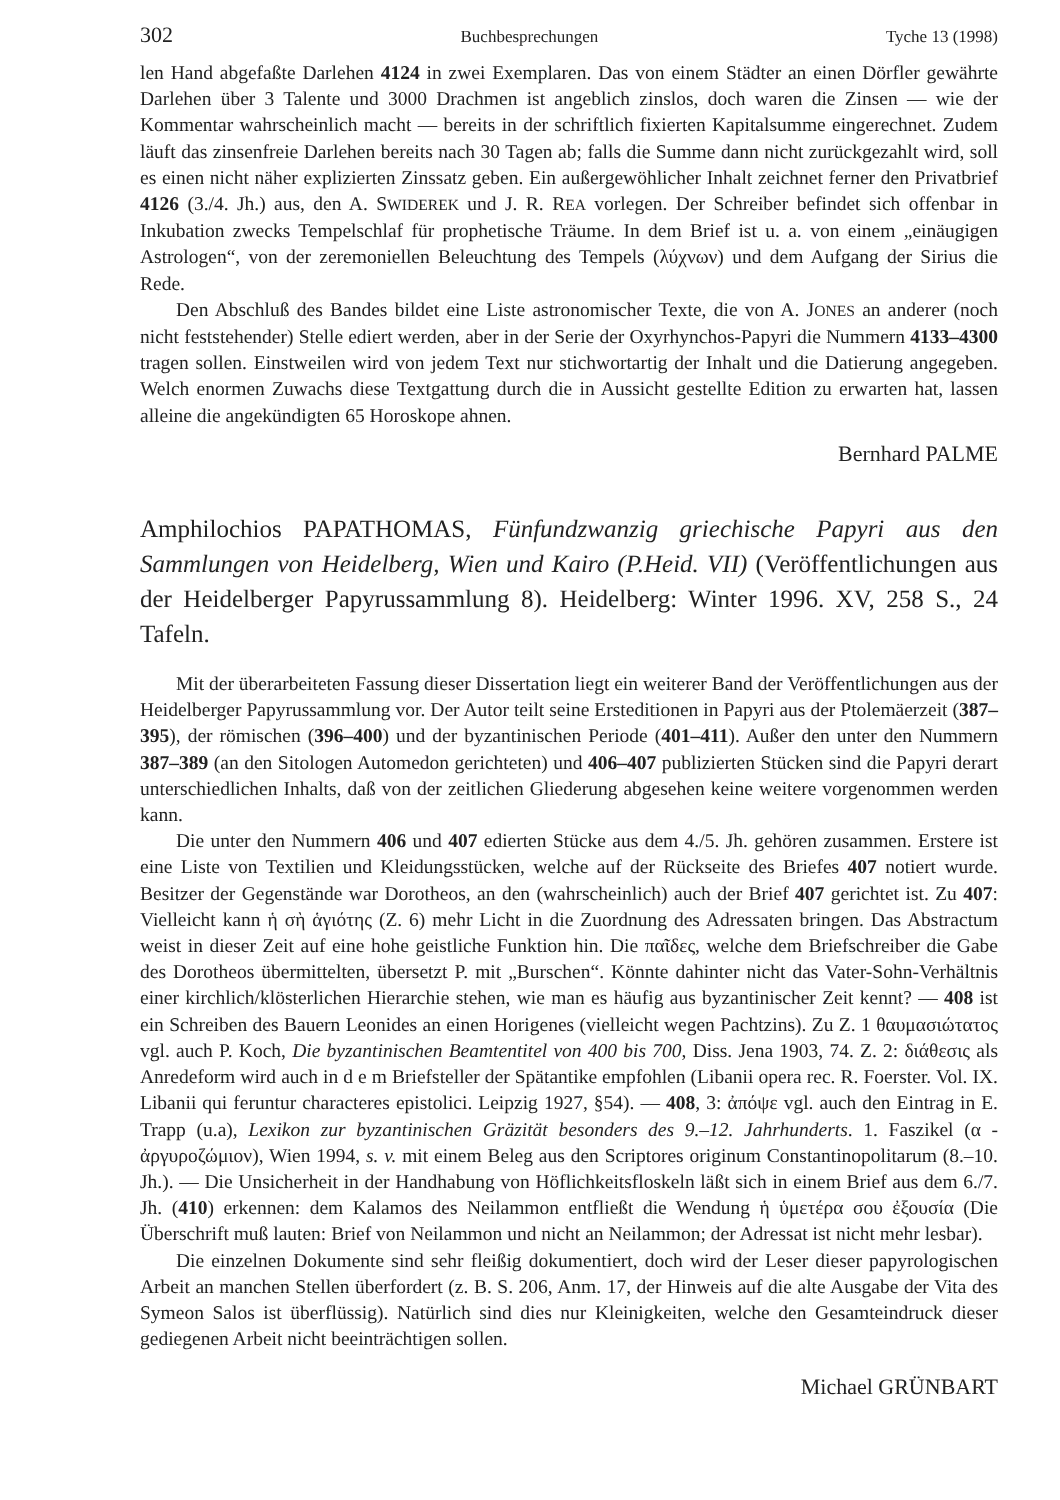302 Buchbesprechungen Tyche 13 (1998)
len Hand abgefaßte Darlehen 4124 in zwei Exemplaren. Das von einem Städter an einen Dörfler gewährte Darlehen über 3 Talente und 3000 Drachmen ist angeblich zinslos, doch waren die Zinsen — wie der Kommentar wahrscheinlich macht — bereits in der schriftlich fixierten Kapitalsumme eingerechnet. Zudem läuft das zinsenfreie Darlehen bereits nach 30 Tagen ab; falls die Summe dann nicht zurückgezahlt wird, soll es einen nicht näher explizierten Zinssatz geben. Ein außergewöhlicher Inhalt zeichnet ferner den Privatbrief 4126 (3./4. Jh.) aus, den A. SWIDEREK und J. R. REA vorlegen. Der Schreiber befindet sich offenbar in Inkubation zwecks Tempelschlaf für prophetische Träume. In dem Brief ist u. a. von einem „einäugigen Astrologen“, von der zeremoniellen Beleuchtung des Tempels (λύχνων) und dem Aufgang der Sirius die Rede.
Den Abschluß des Bandes bildet eine Liste astronomischer Texte, die von A. JONES an anderer (noch nicht feststehender) Stelle ediert werden, aber in der Serie der Oxyrhynchos-Papyri die Nummern 4133–4300 tragen sollen. Einstweilen wird von jedem Text nur stichwortartig der Inhalt und die Datierung angegeben. Welch enormen Zuwachs diese Textgattung durch die in Aussicht gestellte Edition zu erwarten hat, lassen alleine die angekündigten 65 Horoskope ahnen.
Bernhard PALME
Amphilochios PAPATHOMAS, Fünfundzwanzig griechische Papyri aus den Sammlungen von Heidelberg, Wien und Kairo (P.Heid. VII) (Veröffentlichungen aus der Heidelberger Papyrussammlung 8). Heidelberg: Winter 1996. XV, 258 S., 24 Tafeln.
Mit der überarbeiteten Fassung dieser Dissertation liegt ein weiterer Band der Veröffentlichungen aus der Heidelberger Papyrussammlung vor. Der Autor teilt seine Ersteditionen in Papyri aus der Ptolemäerzeit (387–395), der römischen (396–400) und der byzantinischen Periode (401–411). Außer den unter den Nummern 387–389 (an den Sitologen Automedon gerichteten) und 406–407 publizierten Stücken sind die Papyri derart unterschiedlichen Inhalts, daß von der zeitlichen Gliederung abgesehen keine weitere vorgenommen werden kann.
Die unter den Nummern 406 und 407 edierten Stücke aus dem 4./5. Jh. gehören zusammen. Erstere ist eine Liste von Textilien und Kleidungsstücken, welche auf der Rückseite des Briefes 407 notiert wurde. Besitzer der Gegenstände war Dorotheos, an den (wahrscheinlich) auch der Brief 407 gerichtet ist. Zu 407: Vielleicht kann ἡ σὴ ἁγιότης (Z. 6) mehr Licht in die Zuordnung des Adressaten bringen. Das Abstractum weist in dieser Zeit auf eine hohe geistliche Funktion hin. Die παῖδες, welche dem Briefschreiber die Gabe des Dorotheos übermittelten, übersetzt P. mit „Burschen“. Könnte dahinter nicht das Vater-Sohn-Verhältnis einer kirchlich/klösterlichen Hierarchie stehen, wie man es häufig aus byzantinischer Zeit kennt? — 408 ist ein Schreiben des Bauern Leonides an einen Horigenes (vielleicht wegen Pachtzins). Zu Z. 1 θαυμασιώτατος vgl. auch P. Koch, Die byzantinischen Beamtentitel von 400 bis 700, Diss. Jena 1903, 74. Z. 2: διάθεσις als Anredeform wird auch in d e m Briefsteller der Spätantike empfohlen (Libanii opera rec. R. Foerster. Vol. IX. Libanii qui feruntur characteres epistolici. Leipzig 1927, §54). — 408, 3: ἀπόψε vgl. auch den Eintrag in E. Trapp (u.a), Lexikon zur byzantinischen Gräzität besonders des 9.–12. Jahrhunderts. 1. Faszikel (α - ἀργυροζώμιον), Wien 1994, s. v. mit einem Beleg aus den Scriptores originum Constantinopolitarum (8.–10. Jh.). — Die Unsicherheit in der Handhabung von Höflichkeitsfloskeln läßt sich in einem Brief aus dem 6./7. Jh. (410) erkennen: dem Kalamos des Neilammon entfließt die Wendung ἡ ὑμετέρα σου ἐξουσία (Die Überschrift muß lauten: Brief von Neilammon und nicht an Neilammon; der Adressat ist nicht mehr lesbar).
Die einzelnen Dokumente sind sehr fleißig dokumentiert, doch wird der Leser dieser papyrologischen Arbeit an manchen Stellen überfordert (z. B. S. 206, Anm. 17, der Hinweis auf die alte Ausgabe der Vita des Symeon Salos ist überflüssig). Natürlich sind dies nur Kleinigkeiten, welche den Gesamteindruck dieser gediegenen Arbeit nicht beeinträchtigen sollen.
Michael GRÜNBART